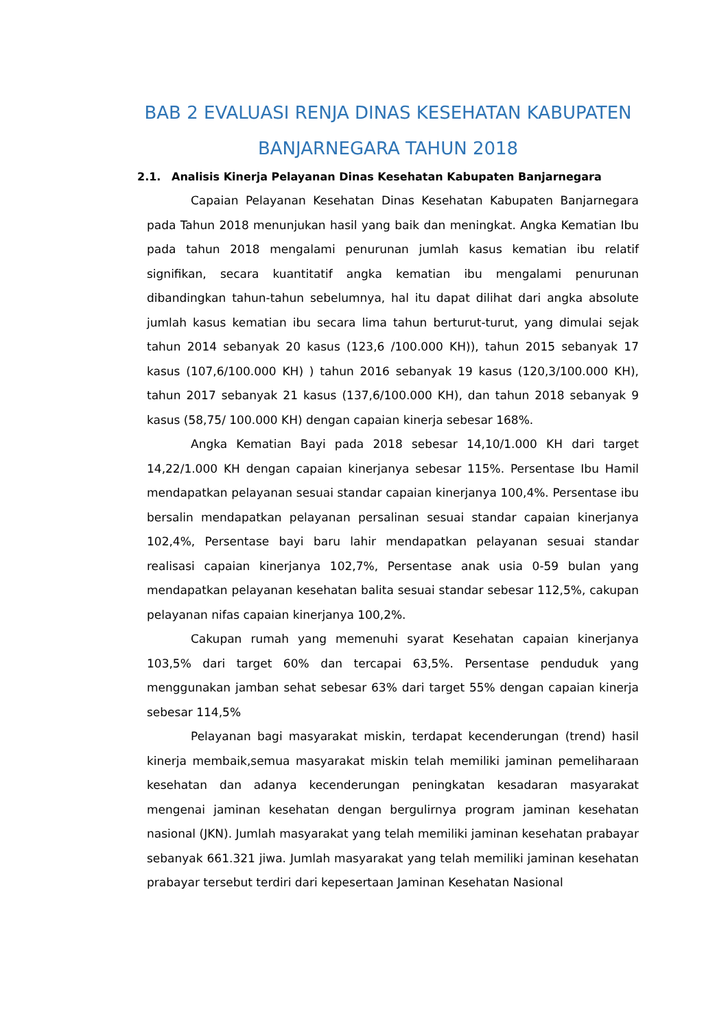BAB 2 EVALUASI RENJA DINAS KESEHATAN KABUPATEN BANJARNEGARA TAHUN 2018
2.1. Analisis Kinerja Pelayanan Dinas Kesehatan Kabupaten Banjarnegara
Capaian Pelayanan Kesehatan Dinas Kesehatan Kabupaten Banjarnegara pada Tahun 2018 menunjukan hasil yang baik dan meningkat. Angka Kematian Ibu pada tahun 2018 mengalami penurunan jumlah kasus kematian ibu relatif signifikan, secara kuantitatif angka kematian ibu mengalami penurunan dibandingkan tahun-tahun sebelumnya, hal itu dapat dilihat dari angka absolute jumlah kasus kematian ibu secara lima tahun berturut-turut, yang dimulai sejak tahun 2014 sebanyak 20 kasus (123,6 /100.000 KH)), tahun 2015 sebanyak 17 kasus (107,6/100.000 KH) ) tahun 2016 sebanyak 19 kasus (120,3/100.000 KH), tahun 2017 sebanyak 21 kasus (137,6/100.000 KH), dan tahun 2018 sebanyak 9 kasus (58,75/ 100.000 KH) dengan capaian kinerja sebesar 168%.
Angka Kematian Bayi pada 2018 sebesar 14,10/1.000 KH dari target 14,22/1.000 KH dengan capaian kinerjanya sebesar 115%. Persentase Ibu Hamil mendapatkan pelayanan sesuai standar capaian kinerjanya 100,4%. Persentase ibu bersalin mendapatkan pelayanan persalinan sesuai standar capaian kinerjanya 102,4%, Persentase bayi baru lahir mendapatkan pelayanan sesuai standar realisasi capaian kinerjanya 102,7%, Persentase anak usia 0-59 bulan yang mendapatkan pelayanan kesehatan balita sesuai standar sebesar 112,5%, cakupan pelayanan nifas capaian kinerjanya 100,2%.
Cakupan rumah yang memenuhi syarat Kesehatan capaian kinerjanya 103,5% dari target 60% dan tercapai 63,5%. Persentase penduduk yang menggunakan jamban sehat sebesar 63% dari target 55% dengan capaian kinerja sebesar 114,5%
Pelayanan bagi masyarakat miskin, terdapat kecenderungan (trend) hasil kinerja membaik,semua masyarakat miskin telah memiliki jaminan pemeliharaan kesehatan dan adanya kecenderungan peningkatan kesadaran masyarakat mengenai jaminan kesehatan dengan bergulirnya program jaminan kesehatan nasional (JKN). Jumlah masyarakat yang telah memiliki jaminan kesehatan prabayar sebanyak 661.321 jiwa. Jumlah masyarakat yang telah memiliki jaminan kesehatan prabayar tersebut terdiri dari kepesertaan Jaminan Kesehatan Nasional